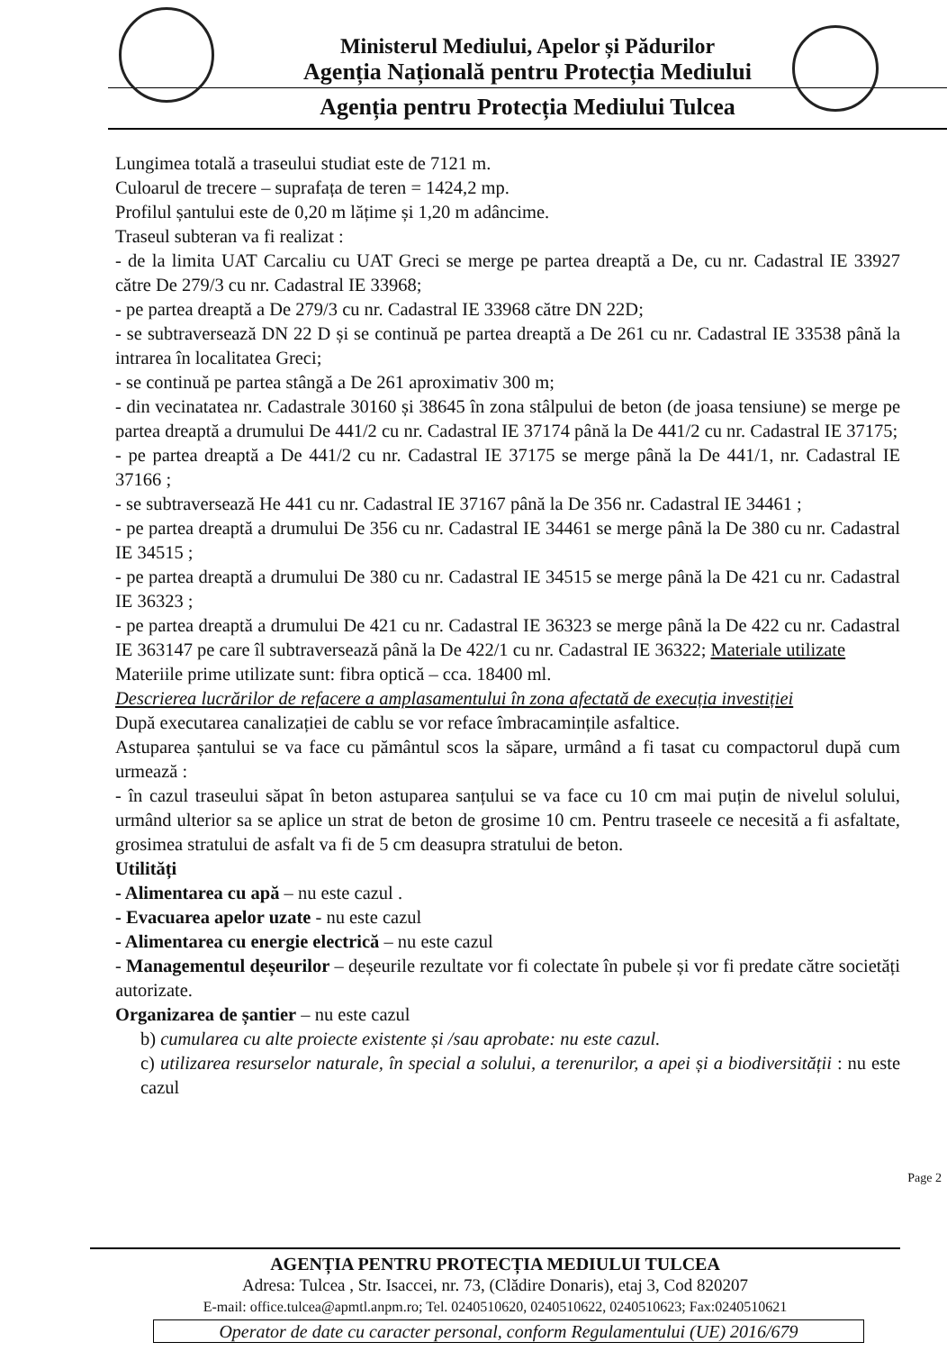Ministerul Mediului, Apelor și Pădurilor
Agenția Națională pentru Protecția Mediului
Agenția pentru Protecția Mediului Tulcea
Lungimea totală a traseului studiat este de 7121 m.
Culoarul de trecere – suprafața de teren = 1424,2 mp.
Profilul șantului este de 0,20 m lățime și 1,20 m adâncime.
Traseul subteran va fi realizat :
- de la limita UAT Carcaliu cu UAT Greci se merge pe partea dreaptă a De, cu nr. Cadastral IE 33927 către De 279/3 cu nr. Cadastral IE 33968;
- pe partea dreaptă a De 279/3 cu nr. Cadastral IE 33968 către DN 22D;
- se subtraversează DN 22 D și se continuă pe partea dreaptă a De 261 cu nr. Cadastral IE 33538 până la intrarea în localitatea Greci;
- se continuă pe partea stângă a De 261 aproximativ 300 m;
- din vecinatatea nr. Cadastrale 30160 și 38645 în zona stâlpului de beton (de joasa tensiune) se merge pe partea dreaptă a drumului De 441/2 cu nr. Cadastral IE 37174 până la De 441/2 cu nr. Cadastral IE 37175;
- pe partea dreaptă a De 441/2 cu nr. Cadastral IE 37175 se merge până la De 441/1, nr. Cadastral IE 37166 ;
- se subtraversează He 441 cu nr. Cadastral IE 37167 până la De 356 nr. Cadastral IE 34461 ;
- pe partea dreaptă a drumului De 356 cu nr. Cadastral IE 34461 se merge până la De 380 cu nr. Cadastral IE 34515 ;
- pe partea dreaptă a drumului De 380 cu nr. Cadastral IE 34515 se merge până la De 421 cu nr. Cadastral IE 36323 ;
- pe partea dreaptă a drumului De 421 cu nr. Cadastral IE 36323 se merge până la De 422 cu nr. Cadastral IE 363147 pe care îl subtraversează până la De 422/1 cu nr. Cadastral IE 36322; Materiale utilizate
Materiile prime utilizate sunt: fibra optică – cca. 18400 ml.
Descrierea lucrărilor de refacere a amplasamentului în zona afectată de execuția investiției
După executarea canalizației de cablu se vor reface îmbracamințile asfaltice.
Astuparea șantului se va face cu pământul scos la săpare, urmând a fi tasat cu compactorul după cum urmează :
- în cazul traseului săpat în beton astuparea sanțului se va face cu 10 cm mai puțin de nivelul solului, urmând ulterior sa se aplice un strat de beton de grosime 10 cm. Pentru traseele ce necesită a fi asfaltate, grosimea stratului de asfalt va fi de 5 cm deasupra stratului de beton.
Utilități
- Alimentarea cu apă – nu este cazul .
- Evacuarea apelor uzate - nu este cazul
- Alimentarea cu energie electrică – nu este cazul
- Managementul deșeurilor – deșeurile rezultate vor fi colectate în pubele și vor fi predate către societăți autorizate.
Organizarea de șantier – nu este cazul
b) cumularea cu alte proiecte existente și /sau aprobate: nu este cazul.
c) utilizarea resurselor naturale, în special a solului, a terenurilor, a apei și a biodiversității : nu este cazul
Page 2
AGENȚIA PENTRU PROTECȚIA MEDIULUI TULCEA
Adresa: Tulcea , Str. Isaccei, nr. 73, (Clădire Donaris), etaj 3, Cod 820207
E-mail: office.tulcea@apmtl.anpm.ro; Tel. 0240510620, 0240510622, 0240510623; Fax:0240510621
Operator de date cu caracter personal, conform Regulamentului (UE) 2016/679